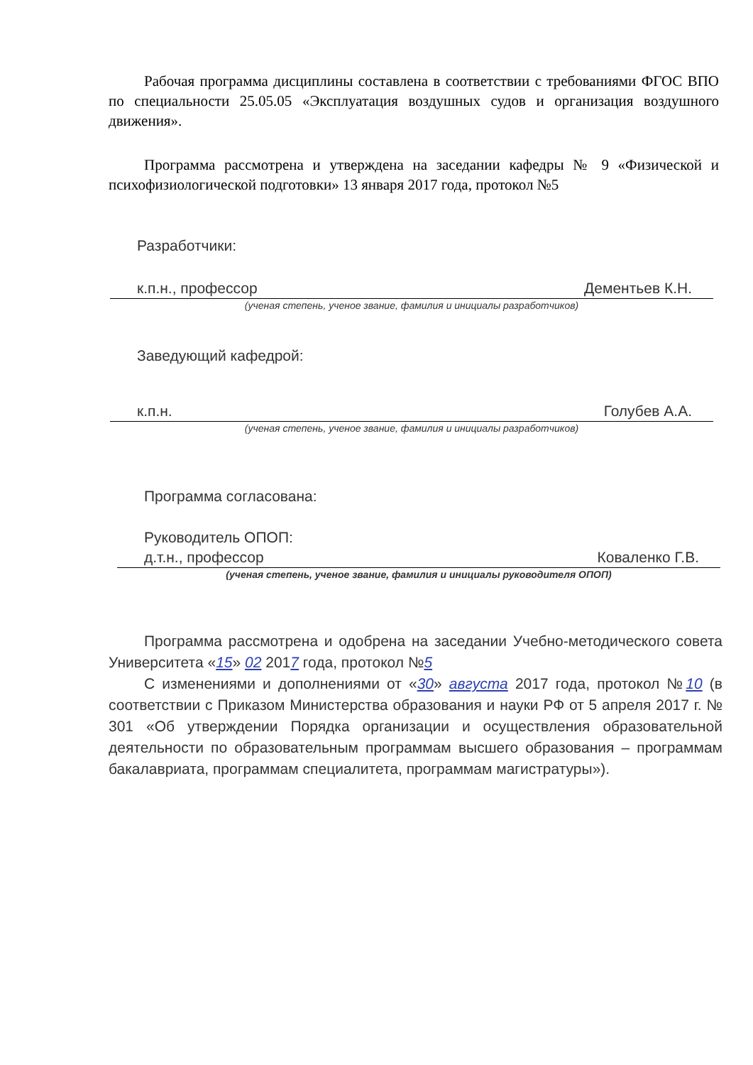Рабочая программа дисциплины составлена в соответствии с требованиями ФГОС ВПО по специальности 25.05.05 «Эксплуатация воздушных судов и организация воздушного движения».
Программа рассмотрена и утверждена на заседании кафедры № 9 «Физической и психофизиологической подготовки» 13 января 2017 года, протокол №5
Разработчики:
к.п.н., профессор Дементьев К.Н.
(ученая степень, ученое звание, фамилия и инициалы разработчиков)
Заведующий кафедрой:
к.п.н. Голубев А.А.
(ученая степень, ученое звание, фамилия и инициалы разработчиков)
Программа согласована:
Руководитель ОПОП:
д.т.н., профессор Коваленко Г.В.
(ученая степень, ученое звание, фамилия и инициалы руководителя ОПОП)
Программа рассмотрена и одобрена на заседании Учебно-методического совета Университета «15» 02 2017 года, протокол №5
С изменениями и дополнениями от «30» августа 2017 года, протокол №10 (в соответствии с Приказом Министерства образования и науки РФ от 5 апреля 2017 г. № 301 «Об утверждении Порядка организации и осуществления образовательной деятельности по образовательным программам высшего образования – программам бакалавриата, программам специалитета, программам магистратуры»).